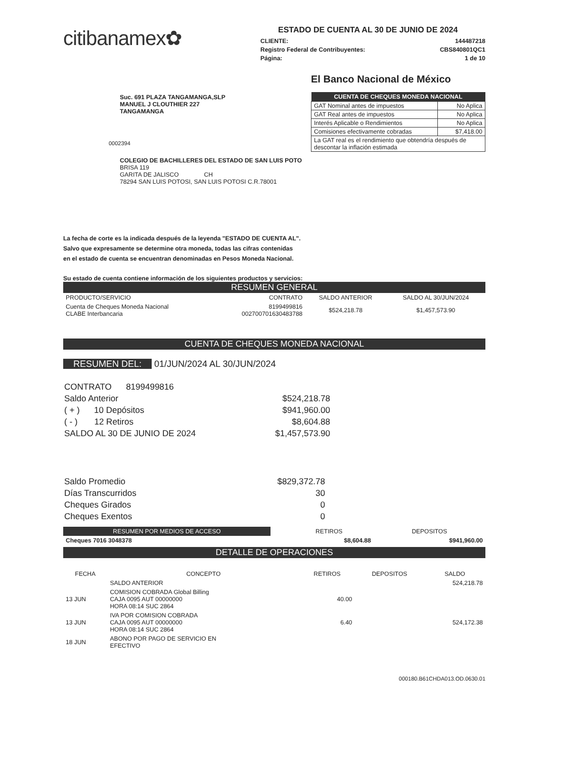citibanamex✿
ESTADO DE CUENTA AL 30 DE JUNIO DE 2024
CLIENTE: 144487218
Registro Federal de Contribuyentes: CBS840801QC1
Página: 1 de 10
Suc. 691 PLAZA TANGAMANGA,SLP
MANUEL J CLOUTHIER 227
TANGAMANGA
0002394
El Banco Nacional de México
| CUENTA DE CHEQUES MONEDA NACIONAL | |
| --- | --- |
| GAT Nominal antes de impuestos | No Aplica |
| GAT Real antes de impuestos | No Aplica |
| Interés Aplicable o Rendimientos | No Aplica |
| Comisiones efectivamente cobradas | $7,418.00 |
| La GAT real es el rendimiento que obtendría después de descontar la inflación estimada | |
COLEGIO DE BACHILLERES DEL ESTADO DE SAN LUIS POTO
BRISA 119
GARITA DE JALISCO CH
78294 SAN LUIS POTOSI, SAN LUIS POTOSI C.R.78001
La fecha de corte es la indicada después de la leyenda "ESTADO DE CUENTA AL".
Salvo que expresamente se determine otra moneda, todas las cifras contenidas
en el estado de cuenta se encuentran denominadas en Pesos Moneda Nacional.
Su estado de cuenta contiene información de los siguientes productos y servicios:
RESUMEN GENERAL
| PRODUCTO/SERVICIO | CONTRATO | SALDO ANTERIOR | SALDO AL 30/JUN/2024 |
| --- | --- | --- | --- |
| Cuenta de Cheques Moneda Nacional CLABE Interbancaria | 8199499816 002700701630483788 | $524,218.78 | $1,457,573.90 |
CUENTA DE CHEQUES MONEDA NACIONAL
RESUMEN DEL: 01/JUN/2024 AL 30/JUN/2024
| CONTRATO 8199499816 | |
| Saldo Anterior | $524,218.78 |
| ( + ) 10 Depósitos | $941,960.00 |
| ( - ) 12 Retiros | $8,604.88 |
| SALDO AL 30 DE JUNIO DE 2024 | $1,457,573.90 |
| Saldo Promedio | $829,372.78 |
| Días Transcurridos | 30 |
| Cheques Girados | 0 |
| Cheques Exentos | 0 |
| RESUMEN POR MEDIOS DE ACCESO | | RETIROS | DEPOSITOS |
| --- | --- | --- | --- |
| Cheques 7016 3048378 | | $8,604.88 | $941,960.00 |
DETALLE DE OPERACIONES
| FECHA | CONCEPTO | RETIROS | DEPOSITOS | SALDO |
| --- | --- | --- | --- | --- |
| | SALDO ANTERIOR | | | 524,218.78 |
| 13 JUN | COMISION COBRADA Global Billing CAJA 0095 AUT 00000000 HORA 08:14 SUC 2864 | 40.00 | | |
| 13 JUN | IVA POR COMISION COBRADA CAJA 0095 AUT 00000000 HORA 08:14 SUC 2864 | 6.40 | | 524,172.38 |
| 18 JUN | ABONO POR PAGO DE SERVICIO EN EFECTIVO | | | |
000180.B61CHDA013.OD.0630.01